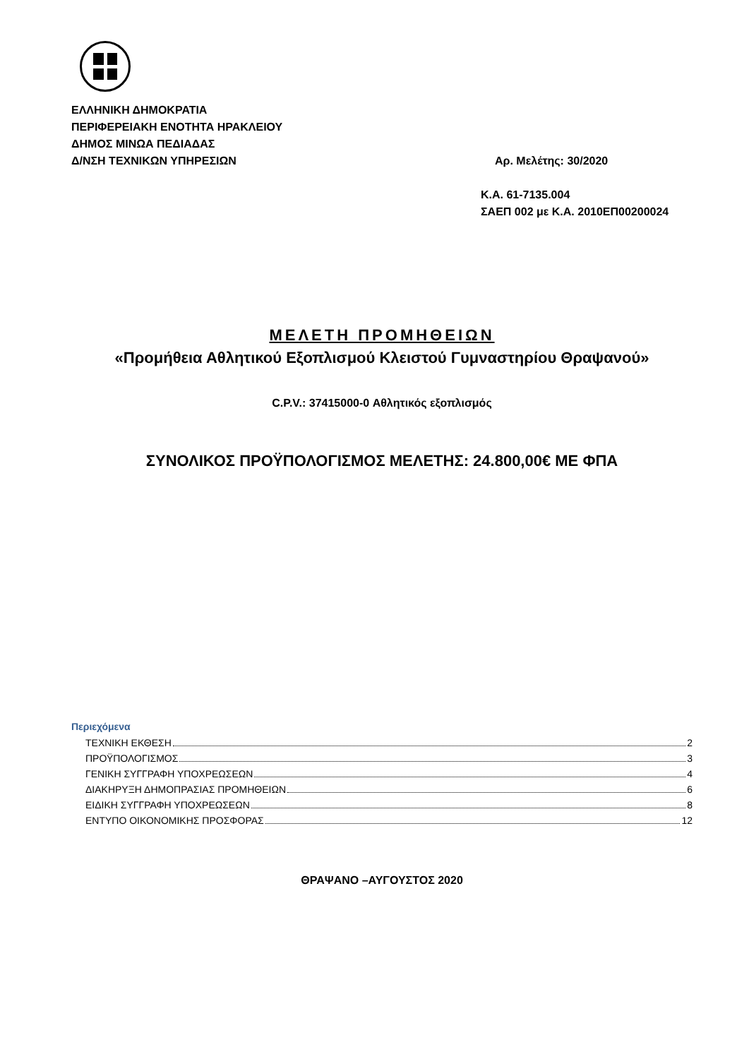ΕΛΛΗΝΙΚΗ ΔΗΜΟΚΡΑΤΙΑ
ΠΕΡΙΦΕΡΕΙΑΚΗ ΕΝΟΤΗΤΑ ΗΡΑΚΛΕΙΟΥ
ΔΗΜΟΣ ΜΙΝΩΑ ΠΕΔΙΑΔΑΣ
Δ/ΝΣΗ ΤΕΧΝΙΚΩΝ ΥΠΗΡΕΣΙΩΝ
Αρ. Μελέτης: 30/2020
Κ.Α. 61-7135.004
ΣΑΕΠ 002 με Κ.Α. 2010ΕΠ00200024
ΜΕΛΕΤΗ ΠΡΟΜΗΘΕΙΩΝ
«Προμήθεια Αθλητικού Εξοπλισμού Κλειστού Γυμναστηρίου Θραψανού»
C.P.V.: 37415000-0 Αθλητικός εξοπλισμός
ΣΥΝΟΛΙΚΟΣ ΠΡΟΫΠΟΛΟΓΙΣΜΟΣ ΜΕΛΕΤΗΣ: 24.800,00€ ΜΕ ΦΠΑ
Περιεχόμενα
ΤΕΧΝΙΚΗ ΕΚΘΕΣΗ 2
ΠΡΟΫΠΟΛΟΓΙΣΜΟΣ 3
ΓΕΝΙΚΗ ΣΥΓΓΡΑΦΗ ΥΠΟΧΡΕΩΣΕΩΝ 4
ΔΙΑΚΗΡΥΞΗ ΔΗΜΟΠΡΑΣΙΑΣ ΠΡΟΜΗΘΕΙΩΝ 6
ΕΙΔΙΚΗ ΣΥΓΓΡΑΦΗ ΥΠΟΧΡΕΩΣΕΩΝ 8
ΕΝΤΥΠΟ ΟΙΚΟΝΟΜΙΚΗΣ ΠΡΟΣΦΟΡΑΣ 12
ΘΡΑΨΑΝΟ –ΑΥΓΟΥΣΤΟΣ 2020